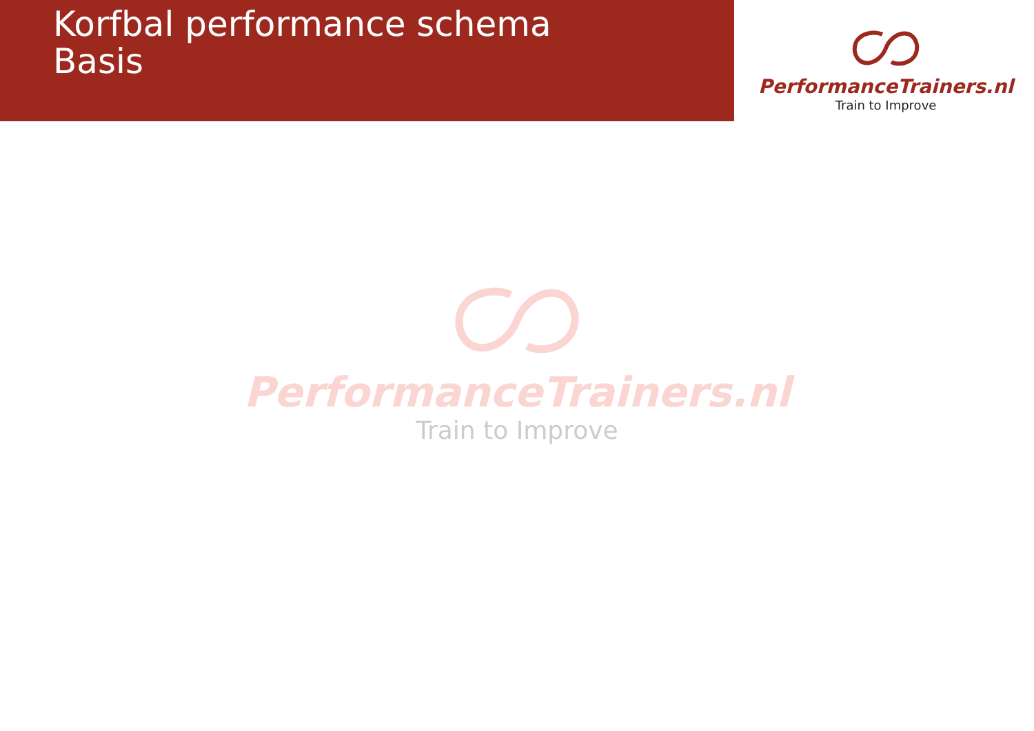Korfbal performance schema
Basis
PerformanceTrainers.nl
Train to Improve
PerformanceTrainers.nl
Train to Improve